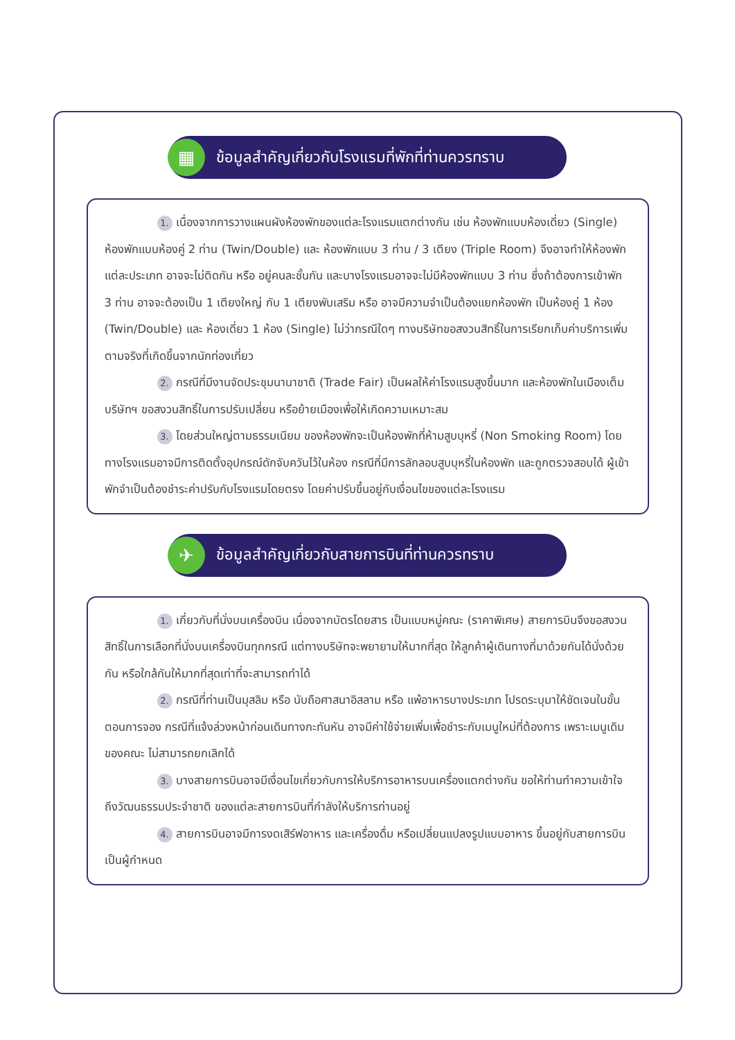▦ ข้อมูลสำคัญเกี่ยวกับโรงแรมที่พักที่ท่านควรทราบ
1. เนื่องจากการวางแผนผังห้องพักของแต่ละโรงแรมแตกต่างกัน เช่น ห้องพักแบบห้องเดี่ยว (Single) ห้องพักแบบห้องคู่ 2 ท่าน (Twin/Double) และ ห้องพักแบบ 3 ท่าน / 3 เตียง (Triple Room) จึงอาจทำให้ห้องพักแต่ละประเภท อาจจะไม่ติดกัน หรือ อยู่คนละชั้นกัน และบางโรงแรมอาจจะไม่มีห้องพักแบบ 3 ท่าน ซึ่งถ้าต้องการเข้าพัก 3 ท่าน อาจจะต้องเป็น 1 เตียงใหญ่ กับ 1 เตียงพับเสริม หรือ อาจมีความจำเป็นต้องแยกห้องพัก เป็นห้องคู่ 1 ห้อง (Twin/Double) และ ห้องเดี่ยว 1 ห้อง (Single) ไม่ว่ากรณีใดๆ ทางบริษัทขอสงวนสิทธิ์ในการเรียกเก็บค่าบริการเพิ่มตามจริงที่เกิดขึ้นจากนักท่องเที่ยว
2. กรณีที่มีงานจัดประชุมนานาชาติ (Trade Fair) เป็นผลให้ค่าโรงแรมสูงขึ้นมาก และห้องพักในเมืองเต็ม บริษัทฯ ขอสงวนสิทธิ์ในการปรับเปลี่ยน หรือย้ายเมืองเพื่อให้เกิดความเหมาะสม
3. โดยส่วนใหญ่ตามธรรมเนียม ของห้องพักจะเป็นห้องพักที่ห้ามสูบบุหรี่ (Non Smoking Room) โดยทางโรงแรมอาจมีการติดตั้งอุปกรณ์ดักจับควันไว้ในห้อง กรณีที่มีการลักลอบสูบบุหรี่ในห้องพัก และถูกตรวจสอบได้ ผู้เข้าพักจำเป็นต้องชำระค่าปรับกับโรงแรมโดยตรง โดยค่าปรับขึ้นอยู่กับเงื่อนไขของแต่ละโรงแรม
✈ ข้อมูลสำคัญเกี่ยวกับสายการบินที่ท่านควรทราบ
1. เกี่ยวกับที่นั่งบนเครื่องบิน เนื่องจากบัตรโดยสาร เป็นแบบหมู่คณะ (ราคาพิเศษ) สายการบินจึงขอสงวนสิทธิ์ในการเลือกที่นั่งบนเครื่องบินทุกกรณี แต่ทางบริษัทจะพยายามให้มากที่สุด ให้ลูกค้าผู้เดินทางที่มาด้วยกันได้นั่งด้วยกัน หรือใกล้กันให้มากที่สุดเท่าที่จะสามารถทำได้
2. กรณีที่ท่านเป็นมุสลิม หรือ นับถือศาสนาอิสลาม หรือ แพ้อาหารบางประเภท โปรดระบุมาให้ชัดเจนในขั้นตอนการจอง กรณีที่แจ้งล่วงหน้าก่อนเดินทางกะทันหัน อาจมีค่าใช้จ่ายเพิ่มเพื่อชำระกับเมนูใหม่ที่ต้องการ เพราะเมนูเดิมของคณะ ไม่สามารถยกเลิกได้
3. บางสายการบินอาจมีเงื่อนไขเกี่ยวกับการให้บริการอาหารบนเครื่องแตกต่างกัน ขอให้ท่านทำความเข้าใจถึงวัฒนธรรมประจำชาติ ของแต่ละสายการบินที่กำลังให้บริการท่านอยู่
4. สายการบินอาจมีการงดเสิร์ฟอาหาร และเครื่องดื่ม หรือเปลี่ยนแปลงรูปแบบอาหาร ขึ้นอยู่กับสายการบินเป็นผู้กำหนด